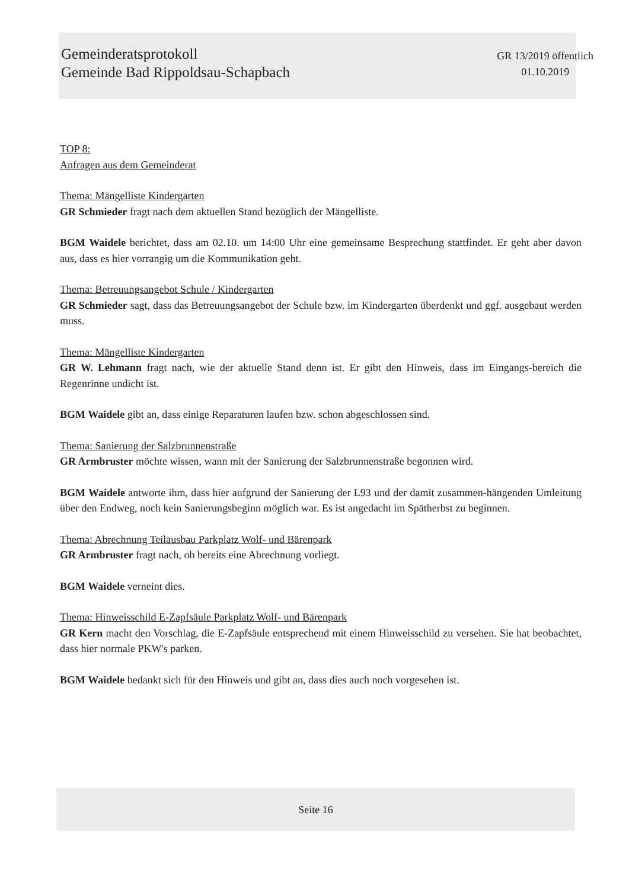Gemeinderatsprotokoll
Gemeinde Bad Rippoldsau-Schapbach
GR 13/2019 öffentlich
01.10.2019
TOP 8:
Anfragen aus dem Gemeinderat
Thema: Mängelliste Kindergarten
GR Schmieder fragt nach dem aktuellen Stand bezüglich der Mängelliste.
BGM Waidele berichtet, dass am 02.10. um 14:00 Uhr eine gemeinsame Besprechung stattfindet. Er geht aber davon aus, dass es hier vorrangig um die Kommunikation geht.
Thema: Betreuungsangebot Schule / Kindergarten
GR Schmieder sagt, dass das Betreuungsangebot der Schule bzw. im Kindergarten überdenkt und ggf. ausgebaut werden muss.
Thema: Mängelliste Kindergarten
GR W. Lehmann fragt nach, wie der aktuelle Stand denn ist. Er gibt den Hinweis, dass im Eingangs-bereich die Regenrinne undicht ist.
BGM Waidele gibt an, dass einige Reparaturen laufen bzw. schon abgeschlossen sind.
Thema: Sanierung der Salzbrunnenstraße
GR Armbruster möchte wissen, wann mit der Sanierung der Salzbrunnenstraße begonnen wird.
BGM Waidele antworte ihm, dass hier aufgrund der Sanierung der L93 und der damit zusammen-hängenden Umleitung über den Endweg, noch kein Sanierungsbeginn möglich war. Es ist angedacht im Spätherbst zu beginnen.
Thema: Abrechnung Teilausbau Parkplatz Wolf- und Bärenpark
GR Armbruster fragt nach, ob bereits eine Abrechnung vorliegt.
BGM Waidele verneint dies.
Thema: Hinweisschild E-Zapfsäule Parkplatz Wolf- und Bärenpark
GR Kern macht den Vorschlag, die E-Zapfsäule entsprechend mit einem Hinweisschild zu versehen. Sie hat beobachtet, dass hier normale PKW's parken.
BGM Waidele bedankt sich für den Hinweis und gibt an, dass dies auch noch vorgesehen ist.
Seite 16